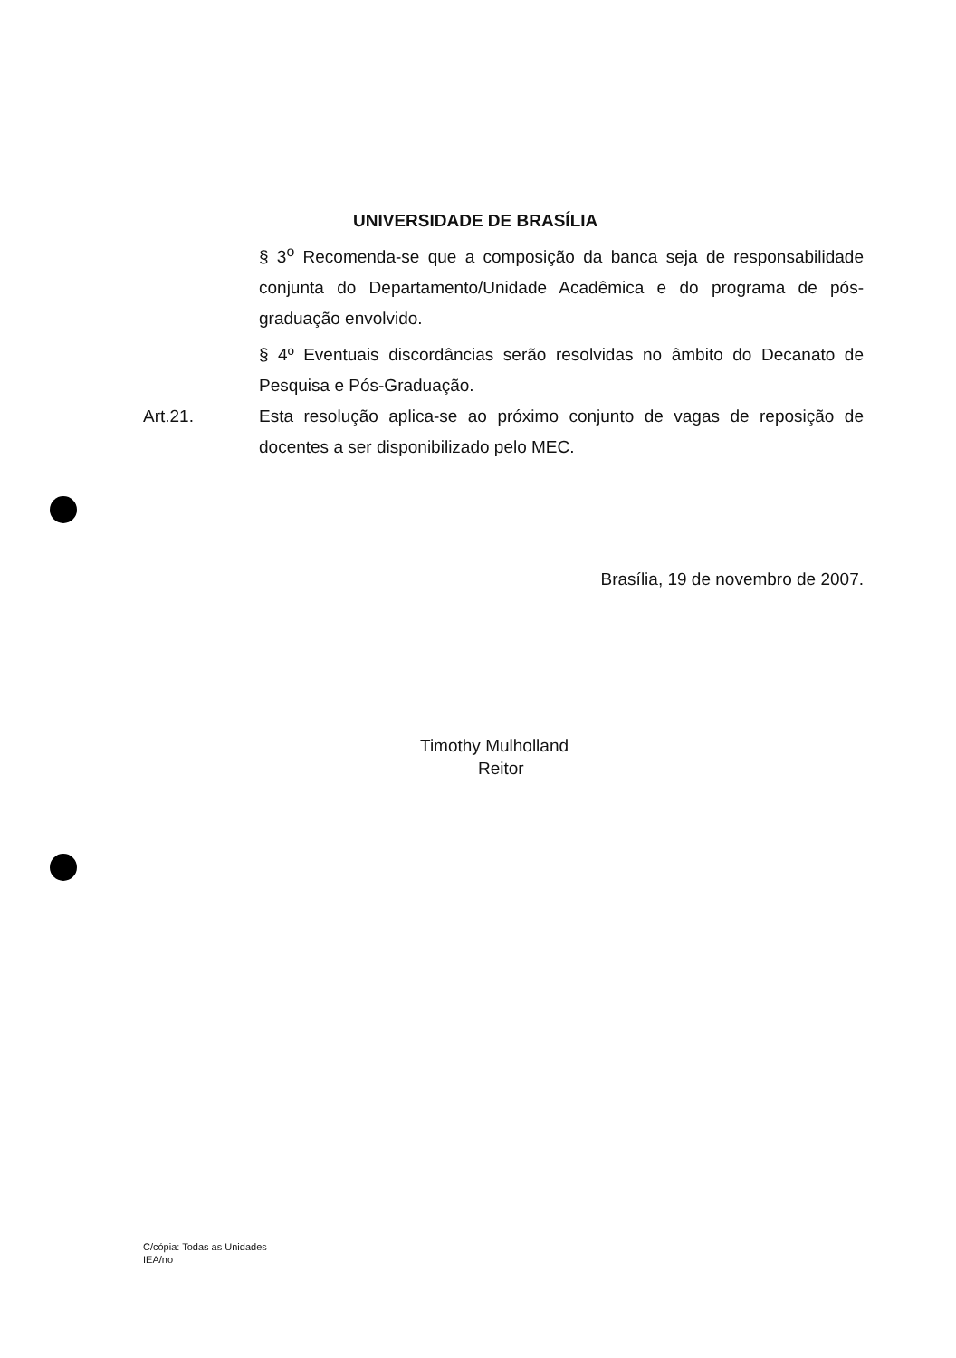UNIVERSIDADE DE BRASÍLIA
§ 3<sup>o</sup> Recomenda-se que a composição da banca seja de responsabilidade conjunta do Departamento/Unidade Acadêmica e do programa de pós-graduação envolvido.
§ 4º Eventuais discordâncias serão resolvidas no âmbito do Decanato de Pesquisa e Pós-Graduação.
Art.21. Esta resolução aplica-se ao próximo conjunto de vagas de reposição de docentes a ser disponibilizado pelo MEC.
Brasília, 19 de novembro de 2007.
Timothy Mulholland
Reitor
C/cópia: Todas as Unidades
IEA/no